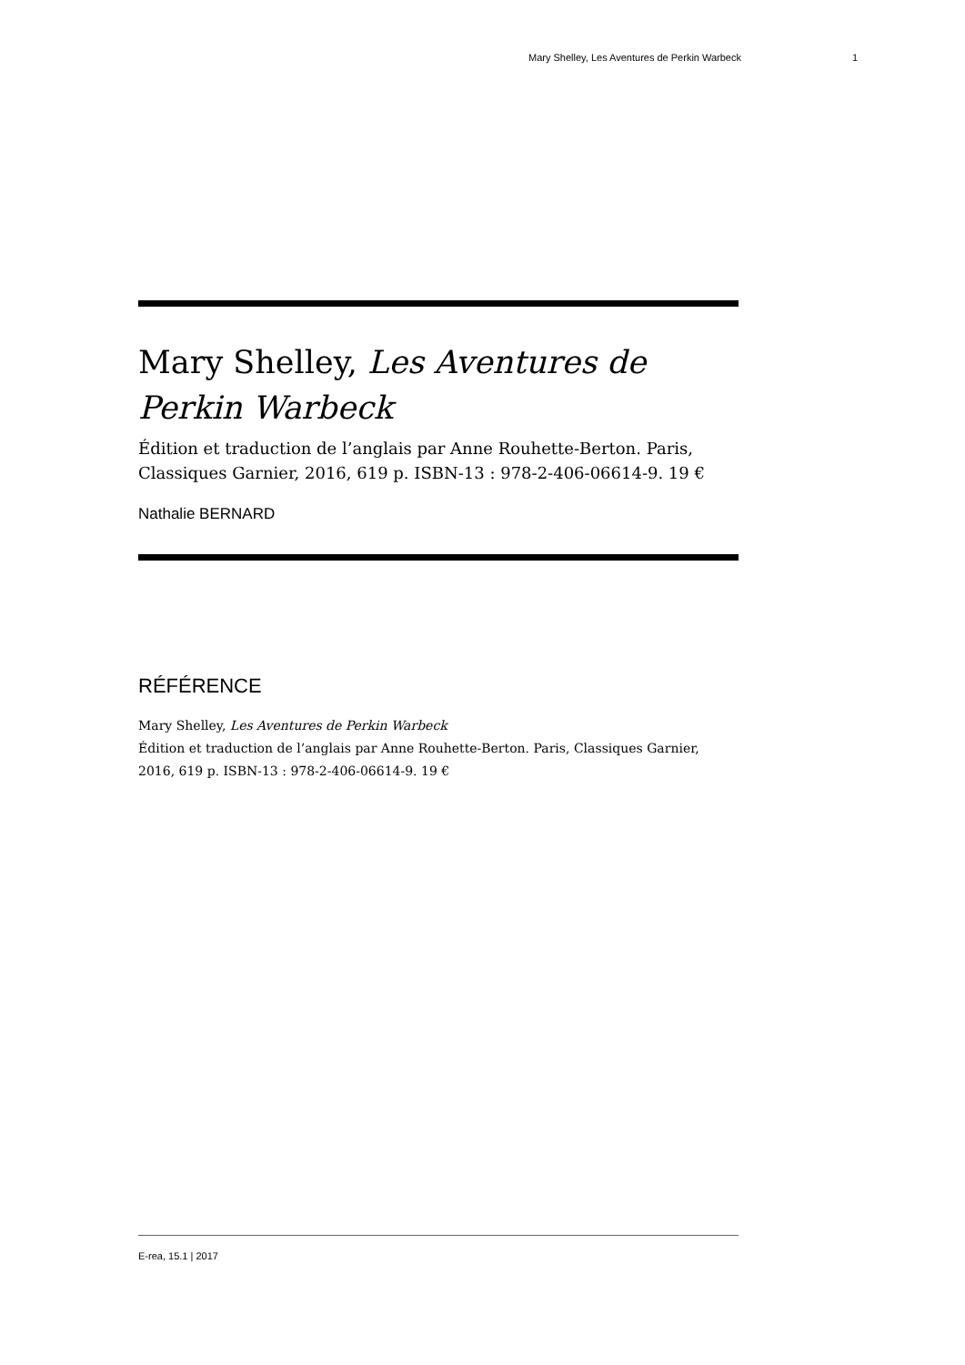Mary Shelley, Les Aventures de Perkin Warbeck 1
Mary Shelley, Les Aventures de Perkin Warbeck
Édition et traduction de l’anglais par Anne Rouhette-Berton. Paris, Classiques Garnier, 2016, 619 p. ISBN-13 : 978-2-406-06614-9. 19 €
Nathalie BERNARD
RÉFÉRENCE
Mary Shelley, Les Aventures de Perkin Warbeck
Édition et traduction de l’anglais par Anne Rouhette-Berton. Paris, Classiques Garnier, 2016, 619 p. ISBN-13 : 978-2-406-06614-9. 19 €
E-rea, 15.1 | 2017